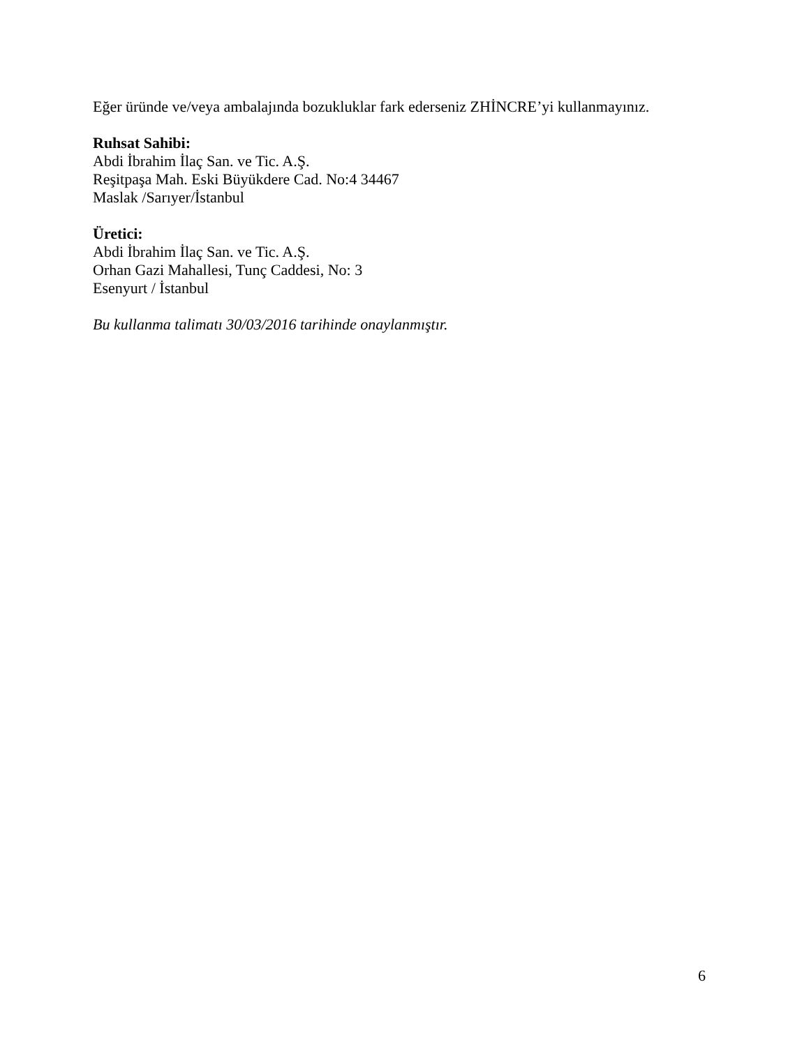Eğer üründe ve/veya ambalajında bozukluklar fark ederseniz ZHİNCRE’yi kullanmayınız.
Ruhsat Sahibi:
Abdi İbrahim İlaç San. ve Tic. A.Ş.
Reşitpaşa Mah. Eski Büyükdere Cad. No:4 34467
Maslak /Sarıyer/İstanbul
Üretici:
Abdi İbrahim İlaç San. ve Tic. A.Ş.
Orhan Gazi Mahallesi, Tunç Caddesi, No: 3
Esenyurt / İstanbul
Bu kullanma talimatı 30/03/2016 tarihinde onaylanmıştır.
6